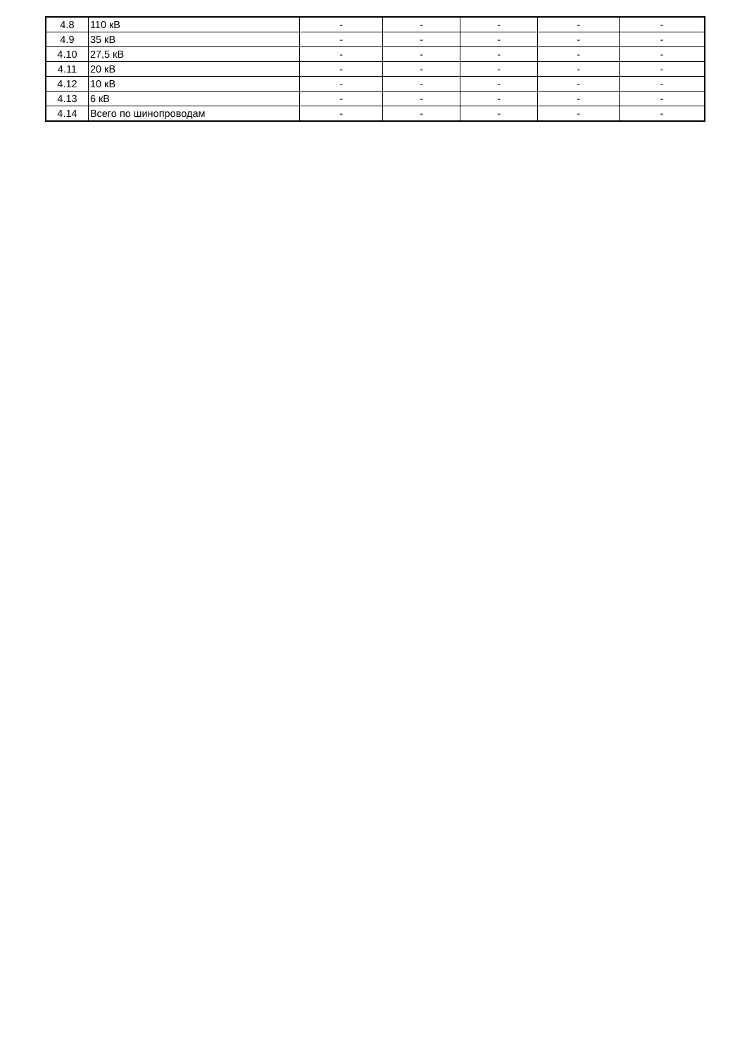| 4.8 | 110 кВ | - | - | - | - | - |
| 4.9 | 35 кВ | - | - | - | - | - |
| 4.10 | 27,5 кВ | - | - | - | - | - |
| 4.11 | 20 кВ | - | - | - | - | - |
| 4.12 | 10 кВ | - | - | - | - | - |
| 4.13 | 6 кВ | - | - | - | - | - |
| 4.14 | Всего по шинопроводам | - | - | - | - | - |